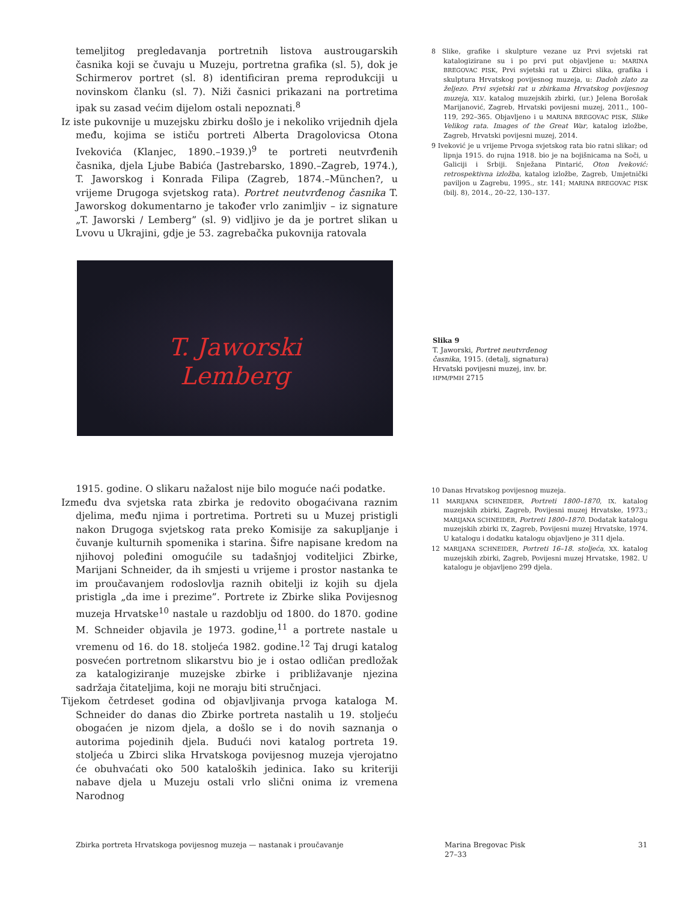temeljitog pregledavanja portretnih listova austrougarskih časnika koji se čuvaju u Muzeju, portretna grafika (sl. 5), dok je Schirmerov portret (sl. 8) identificiran prema reprodukciji u novinskom članku (sl. 7). Niži časnici prikazani na portretima ipak su zasad većim dijelom ostali nepoznati.<sup>8</sup>
Iz iste pukovnije u muzejsku zbirku došlo je i nekoliko vrijednih djela među, kojima se ističu portreti Alberta Dragolovicsa Otona Ivekovića (Klanjec, 1890.–1939.)<sup>9</sup> te portreti neutvrđenih časnika, djela Ljube Babića (Jastrebarsko, 1890.–Zagreb, 1974.), T. Jaworskog i Konrada Filipa (Zagreb, 1874.–München?, u vrijeme Drugoga svjetskog rata). Portret neutvrđenog časnika T. Jaworskog dokumentarno je također vrlo zanimljiv – iz signature „T. Jaworski / Lemberg” (sl. 9) vidljivo je da je portret slikan u Lvovu u Ukrajini, gdje je 53. zagrebačka pukovnija ratovala
8 Slike, grafike i skulpture vezane uz Prvi svjetski rat katalogizirane su i po prvi put objavljene u: MARINA BREGOVAC PISK, Prvi svjetski rat u Zbirci slika, grafika i skulptura Hrvatskog povijesnog muzeja, u: Dadoh zlato za željezo. Prvi svjetski rat u zbirkama Hrvatskog povijesnog muzeja, XLV. katalog muzejskih zbirki, (ur.) Jelena Borošak Marijanović, Zagreb, Hrvatski povijesni muzej, 2011., 100–119, 292–365. Objavljeno i u MARINA BREGOVAC PISK, Slike Velikog rata. Images of the Great War, katalog izložbe, Zagreb, Hrvatski povijesni muzej, 2014.
9 Iveković je u vrijeme Prvoga svjetskog rata bio ratni slikar; od lipnja 1915. do rujna 1918. bio je na bojišnicama na Soči, u Galiciji i Srbiji. Snježana Pintarić, Oton Iveković: retrospektivna izložba, katalog izložbe, Zagreb, Umjetnički paviljon u Zagrebu, 1995., str. 141; MARINA BREGOVAC PISK (bilj. 8), 2014., 20–22, 130–137.
T. Jaworski
Lemberg
Slika 9
T. Jaworski, Portret neutvrđenog časnika, 1915. (detalj, signatura)
Hrvatski povijesni muzej, inv. br. HPM/PMH 2715
1915. godine. O slikaru nažalost nije bilo moguće naći podatke.
Između dva svjetska rata zbirka je redovito obogaćivana raznim djelima, među njima i portretima. Portreti su u Muzej pristigli nakon Drugoga svjetskog rata preko Komisije za sakupljanje i čuvanje kulturnih spomenika i starina. Šifre napisane kredom na njihovoj poleđini omogućile su tadašnjoj voditeljici Zbirke, Marijani Schneider, da ih smjesti u vrijeme i prostor nastanka te im proučavanjem rodoslovlja raznih obitelji iz kojih su djela pristigla „da ime i prezime”. Portrete iz Zbirke slika Povijesnog muzeja Hrvatske<sup>10</sup> nastale u razdoblju od 1800. do 1870. godine M. Schneider objavila je 1973. godine,<sup>11</sup> a portrete nastale u vremenu od 16. do 18. stoljeća 1982. godine.<sup>12</sup> Taj drugi katalog posvećen portretnom slikarstvu bio je i ostao odličan predložak za katalogiziranje muzejske zbirke i približavanje njezina sadržaja čitateljima, koji ne moraju biti stručnjaci.
Tijekom četrdeset godina od objavljivanja prvoga kataloga M. Schneider do danas dio Zbirke portreta nastalih u 19. stoljeću obogaćen je nizom djela, a došlo se i do novih saznanja o autorima pojedinih djela. Budući novi katalog portreta 19. stoljeća u Zbirci slika Hrvatskoga povijesnog muzeja vjerojatno će obuhvaćati oko 500 kataloških jedinica. Iako su kriteriji nabave djela u Muzeju ostali vrlo slični onima iz vremena Narodnog
10 Danas Hrvatskog povijesnog muzeja.
11 MARIJANA SCHNEIDER, Portreti 1800–1870, IX. katalog muzejskih zbirki, Zagreb, Povijesni muzej Hrvatske, 1973.; MARIJANA SCHNEIDER, Portreti 1800–1870. Dodatak katalogu muzejskih zbirki IX, Zagreb, Povijesni muzej Hrvatske, 1974. U katalogu i dodatku katalogu objavljeno je 311 djela.
12 MARIJANA SCHNEIDER, Portreti 16–18. stoljeća, XX. katalog muzejskih zbirki, Zagreb, Povijesni muzej Hrvatske, 1982. U katalogu je objavljeno 299 djela.
Zbirka portreta Hrvatskoga povijesnog muzeja — nastanak i proučavanje
Marina Bregovac Pisk
27–33
31